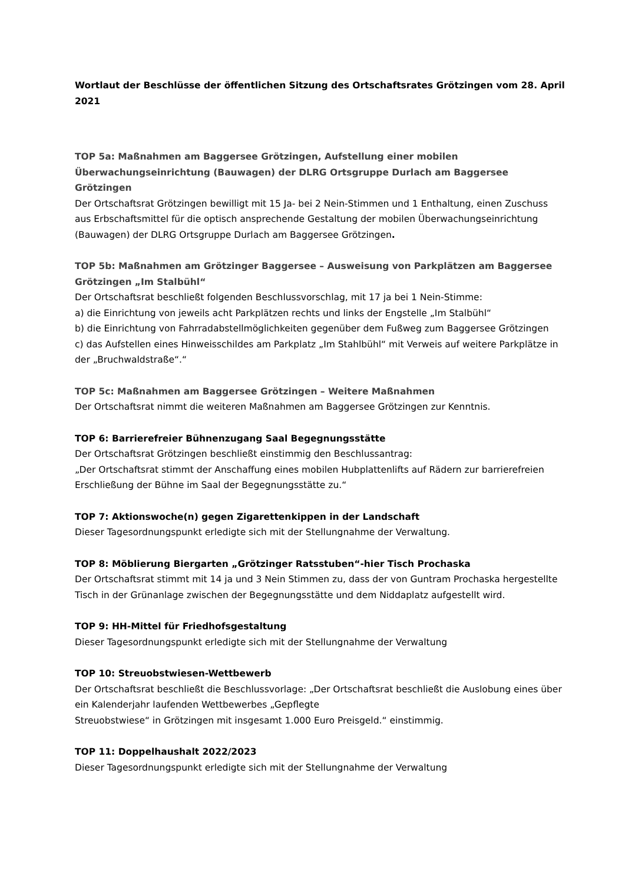Wortlaut der Beschlüsse der öffentlichen Sitzung des Ortschaftsrates Grötzingen vom 28. April 2021
TOP 5a: Maßnahmen am Baggersee Grötzingen, Aufstellung einer mobilen Überwachungseinrichtung (Bauwagen) der DLRG Ortsgruppe Durlach am Baggersee Grötzingen
Der Ortschaftsrat Grötzingen bewilligt mit 15 Ja- bei 2 Nein-Stimmen und 1 Enthaltung, einen Zuschuss aus Erbschaftsmittel für die optisch ansprechende Gestaltung der mobilen Überwachungseinrichtung (Bauwagen) der DLRG Ortsgruppe Durlach am Baggersee Grötzingen.
TOP 5b: Maßnahmen am Grötzinger Baggersee – Ausweisung von Parkplätzen am Baggersee Grötzingen „Im Stalbühl“
Der Ortschaftsrat beschließt folgenden Beschlussvorschlag, mit 17 ja bei 1 Nein-Stimme:
a) die Einrichtung von jeweils acht Parkplätzen rechts und links der Engstelle „Im Stalbühl“
b) die Einrichtung von Fahrradabstellmöglichkeiten gegenüber dem Fußweg zum Baggersee Grötzingen
c) das Aufstellen eines Hinweisschildes am Parkplatz „Im Stahlbühl“ mit Verweis auf weitere Parkplätze in der „Bruchwaldstraße“.“
TOP 5c: Maßnahmen am Baggersee Grötzingen – Weitere Maßnahmen
Der Ortschaftsrat nimmt die weiteren Maßnahmen am Baggersee Grötzingen zur Kenntnis.
TOP 6: Barrierefreier Bühnenzugang Saal Begegnungsstätte
Der Ortschaftsrat Grötzingen beschließt einstimmig den Beschlussantrag:
„Der Ortschaftsrat stimmt der Anschaffung eines mobilen Hubplattenlifts auf Rädern zur barrierefreien Erschließung der Bühne im Saal der Begegnungsstätte zu.“
TOP 7: Aktionswoche(n) gegen Zigarettenkippen in der Landschaft
Dieser Tagesordnungspunkt erledigte sich mit der Stellungnahme der Verwaltung.
TOP 8: Möblierung Biergarten „Grötzinger Ratsstuben“-hier Tisch Prochaska
Der Ortschaftsrat stimmt mit 14 ja und 3 Nein Stimmen zu, dass der von Guntram Prochaska hergestellte Tisch in der Grünanlage zwischen der Begegnungsstätte und dem Niddaplatz aufgestellt wird.
TOP 9: HH-Mittel für Friedhofsgestaltung
Dieser Tagesordnungspunkt erledigte sich mit der Stellungnahme der Verwaltung
TOP 10: Streuobstwiesen-Wettbewerb
Der Ortschaftsrat beschließt die Beschlussvorlage: „Der Ortschaftsrat beschließt die Auslobung eines über ein Kalenderjahr laufenden Wettbewerbes „Gepflegte
Streuobstwiese“ in Grötzingen mit insgesamt 1.000 Euro Preisgeld.“ einstimmig.
TOP 11: Doppelhaushalt 2022/2023
Dieser Tagesordnungspunkt erledigte sich mit der Stellungnahme der Verwaltung